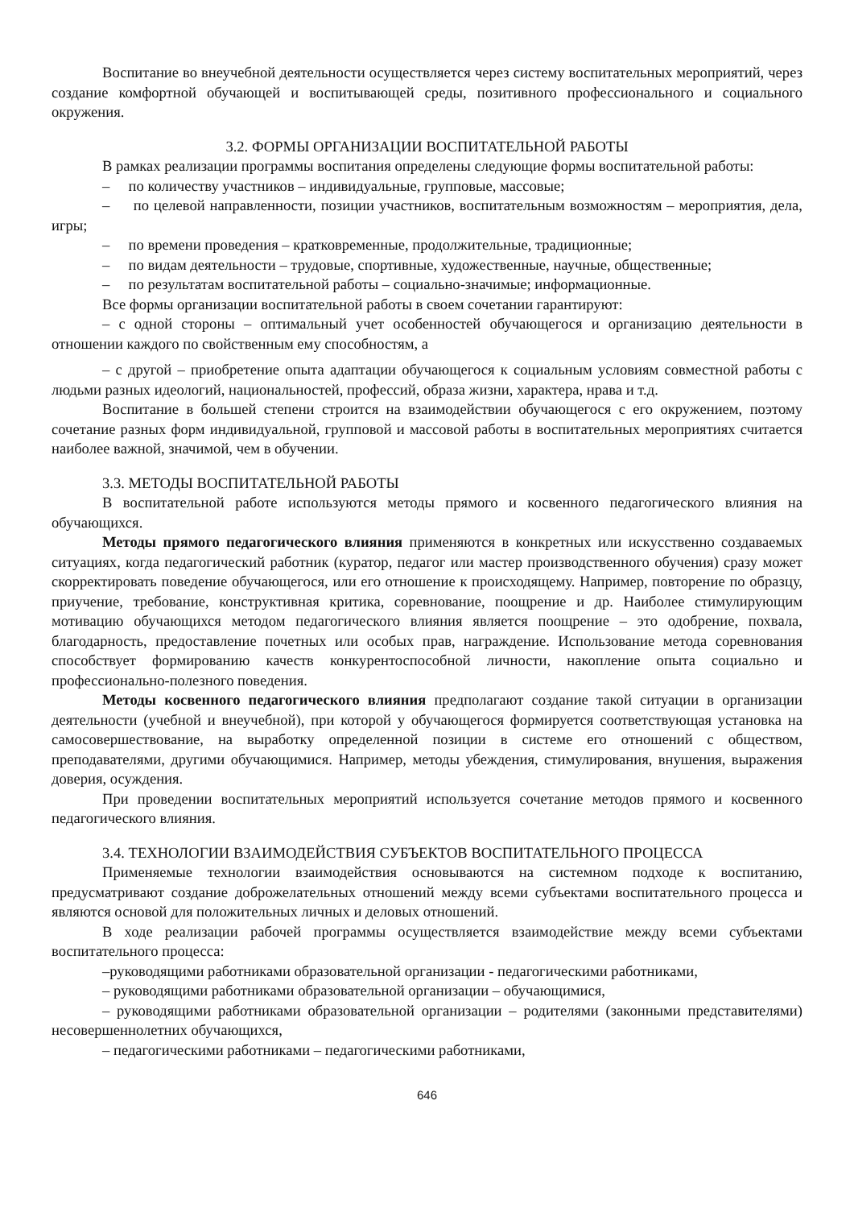Воспитание во внеучебной деятельности осуществляется через систему воспитательных мероприятий, через создание комфортной обучающей и воспитывающей среды, позитивного профессионального и социального окружения.
3.2. ФОРМЫ ОРГАНИЗАЦИИ ВОСПИТАТЕЛЬНОЙ РАБОТЫ
В рамках реализации программы воспитания определены следующие формы воспитательной работы:
– по количеству участников – индивидуальные, групповые, массовые;
– по целевой направленности, позиции участников, воспитательным возможностям – мероприятия, дела, игры;
– по времени проведения – кратковременные, продолжительные, традиционные;
– по видам деятельности – трудовые, спортивные, художественные, научные, общественные;
– по результатам воспитательной работы – социально-значимые; информационные.
Все формы организации воспитательной работы в своем сочетании гарантируют:
– с одной стороны – оптимальный учет особенностей обучающегося и организацию деятельности в отношении каждого по свойственным ему способностям, а
– с другой – приобретение опыта адаптации обучающегося к социальным условиям совместной работы с людьми разных идеологий, национальностей, профессий, образа жизни, характера, нрава и т.д.
Воспитание в большей степени строится на взаимодействии обучающегося с его окружением, поэтому сочетание разных форм индивидуальной, групповой и массовой работы в воспитательных мероприятиях считается наиболее важной, значимой, чем в обучении.
3.3. МЕТОДЫ ВОСПИТАТЕЛЬНОЙ РАБОТЫ
В воспитательной работе используются методы прямого и косвенного педагогического влияния на обучающихся.
Методы прямого педагогического влияния применяются в конкретных или искусственно создаваемых ситуациях, когда педагогический работник (куратор, педагог или мастер производственного обучения) сразу может скорректировать поведение обучающегося, или его отношение к происходящему. Например, повторение по образцу, приучение, требование, конструктивная критика, соревнование, поощрение и др. Наиболее стимулирующим мотивацию обучающихся методом педагогического влияния является поощрение – это одобрение, похвала, благодарность, предоставление почетных или особых прав, награждение. Использование метода соревнования способствует формированию качеств конкурентоспособной личности, накопление опыта социально и профессионально-полезного поведения.
Методы косвенного педагогического влияния предполагают создание такой ситуации в организации деятельности (учебной и внеучебной), при которой у обучающегося формируется соответствующая установка на самосовершествование, на выработку определенной позиции в системе его отношений с обществом, преподавателями, другими обучающимися. Например, методы убеждения, стимулирования, внушения, выражения доверия, осуждения.
При проведении воспитательных мероприятий используется сочетание методов прямого и косвенного педагогического влияния.
3.4. ТЕХНОЛОГИИ ВЗАИМОДЕЙСТВИЯ СУБЪЕКТОВ ВОСПИТАТЕЛЬНОГО ПРОЦЕССА
Применяемые технологии взаимодействия основываются на системном подходе к воспитанию, предусматривают создание доброжелательных отношений между всеми субъектами воспитательного процесса и являются основой для положительных личных и деловых отношений.
В ходе реализации рабочей программы осуществляется взаимодействие между всеми субъектами воспитательного процесса:
–руководящими работниками образовательной организации - педагогическими работниками,
– руководящими работниками образовательной организации – обучающимися,
– руководящими работниками образовательной организации – родителями (законными представителями) несовершеннолетних обучающихся,
– педагогическими работниками – педагогическими работниками,
646